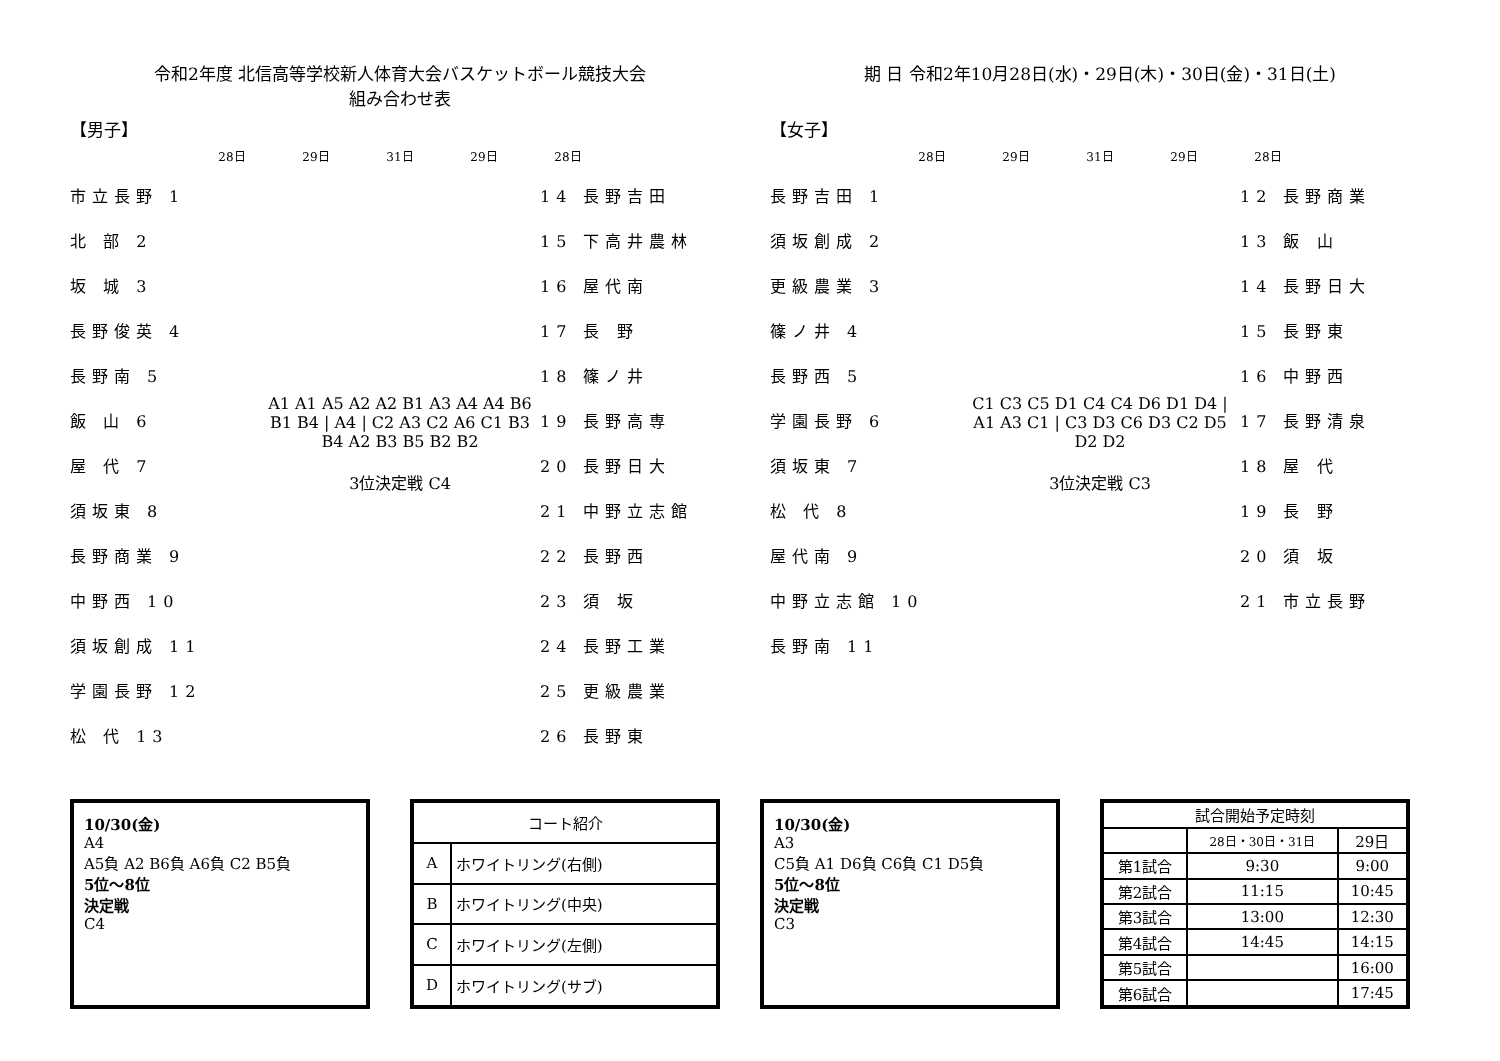令和2年度 北信高等学校新人体育大会バスケットボール競技大会
組み合わせ表
【男子】
28日 29日 31日 29日 28日
市立長野 1
北 部 2
坂 城 3
長野俊英 4
長野南 5
飯 山 6
屋 代 7
須坂東 8
長野商業 9
中野西 10
須坂創成 11
学園長野 12
松 代 13
A1 A1 A5 A2 A2 B1 A3 A4 A4 B6 B1 B4 | A4 | C2 A3 C2 A6 C1 B3 B4 A2 B3 B5 B2 B2
3位決定戦 C4
14 長野吉田
15 下高井農林
16 屋代南
17 長 野
18 篠ノ井
19 長野高専
20 長野日大
21 中野立志館
22 長野西
23 須 坂
24 長野工業
25 更級農業
26 長野東
期 日 令和2年10月28日(水)・29日(木)・30日(金)・31日(土)
【女子】
28日 29日 31日 29日 28日
長野吉田 1
須坂創成 2
更級農業 3
篠ノ井 4
長野西 5
学園長野 6
須坂東 7
松 代 8
屋代南 9
中野立志館 10
長野南 11
C1 C3 C5 D1 C4 C4 D6 D1 D4 | A1 A3 C1 | C3 D3 C6 D3 C2 D5 D2 D2
3位決定戦 C3
12 長野商業
13 飯 山
14 長野日大
15 長野東
16 中野西
17 長野清泉
18 屋 代
19 長 野
20 須 坂
21 市立長野
10/30(金)
A4
A5負 A2 B6負 A6負 C2 B5負
5位～8位
決定戦
C4
| コート紹介 | |
| --- | --- |
| A | ホワイトリング(右側) |
| B | ホワイトリング(中央) |
| C | ホワイトリング(左側) |
| D | ホワイトリング(サブ) |
10/30(金)
A3
C5負 A1 D6負 C6負 C1 D5負
5位～8位
決定戦
C3
| 試合開始予定時刻 | | |
| --- | --- | --- |
| | 28日・30日・31日 | 29日 |
| 第1試合 | 9:30 | 9:00 |
| 第2試合 | 11:15 | 10:45 |
| 第3試合 | 13:00 | 12:30 |
| 第4試合 | 14:45 | 14:15 |
| 第5試合 | | 16:00 |
| 第6試合 | | 17:45 |